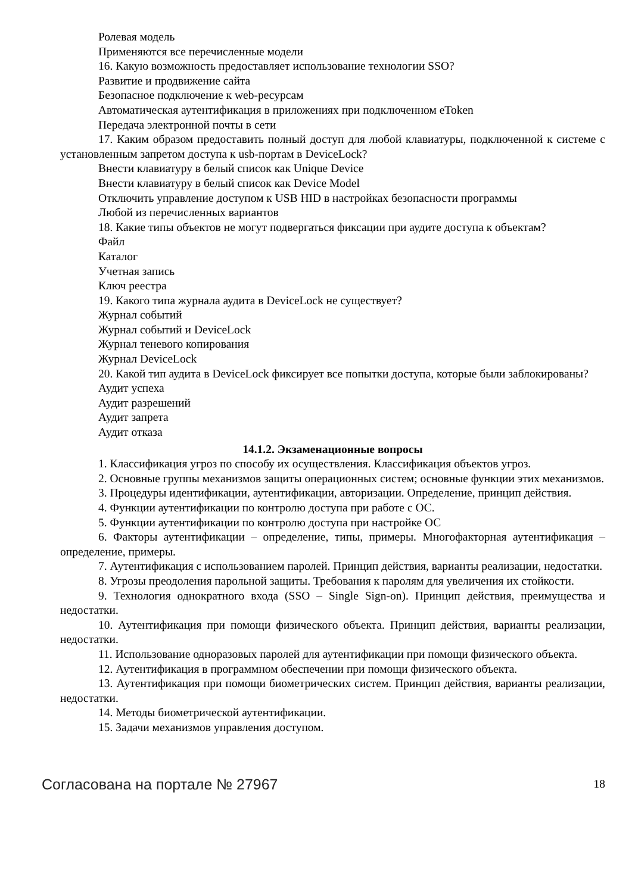Ролевая модель
Применяются все перечисленные модели
16. Какую возможность предоставляет использование технологии SSO?
Развитие и продвижение сайта
Безопасное подключение к web-ресурсам
Автоматическая аутентификация в приложениях при подключенном eToken
Передача электронной почты в сети
17. Каким образом предоставить полный доступ для любой клавиатуры, подключенной к системе с установленным запретом доступа к usb-портам в DeviceLock?
Внести клавиатуру в белый список как Unique Device
Внести клавиатуру в белый список как Device Model
Отключить управление доступом к USB HID в настройках безопасности программы
Любой из перечисленных вариантов
18. Какие типы объектов не могут подвергаться фиксации при аудите доступа к объектам?
Файл
Каталог
Учетная запись
Ключ реестра
19. Какого типа журнала аудита в DeviceLock не существует?
Журнал событий
Журнал событий и DeviceLock
Журнал теневого копирования
Журнал DeviceLock
20. Какой тип аудита в DeviceLock фиксирует все попытки доступа, которые были заблокированы?
Аудит успеха
Аудит разрешений
Аудит запрета
Аудит отказа
14.1.2. Экзаменационные вопросы
1. Классификация угроз по способу их осуществления. Классификация объектов угроз.
2. Основные группы механизмов защиты операционных систем; основные функции этих механизмов.
3. Процедуры идентификации, аутентификации, авторизации. Определение, принцип действия.
4. Функции аутентификации по контролю доступа при работе с ОС.
5. Функции аутентификации по контролю доступа при настройке ОС
6. Факторы аутентификации – определение, типы, примеры. Многофакторная аутентификация – определение, примеры.
7. Аутентификация с использованием паролей. Принцип действия, варианты реализации, недостатки.
8. Угрозы преодоления парольной защиты. Требования к паролям для увеличения их стойкости.
9. Технология однократного входа (SSO – Single Sign-on). Принцип действия, преимущества и недостатки.
10. Аутентификация при помощи физического объекта. Принцип действия, варианты реализации, недостатки.
11. Использование одноразовых паролей для аутентификации при помощи физического объекта.
12. Аутентификация в программном обеспечении при помощи физического объекта.
13. Аутентификация при помощи биометрических систем. Принцип действия, варианты реализации, недостатки.
14. Методы биометрической аутентификации.
15. Задачи механизмов управления доступом.
Согласована на портале № 27967 18